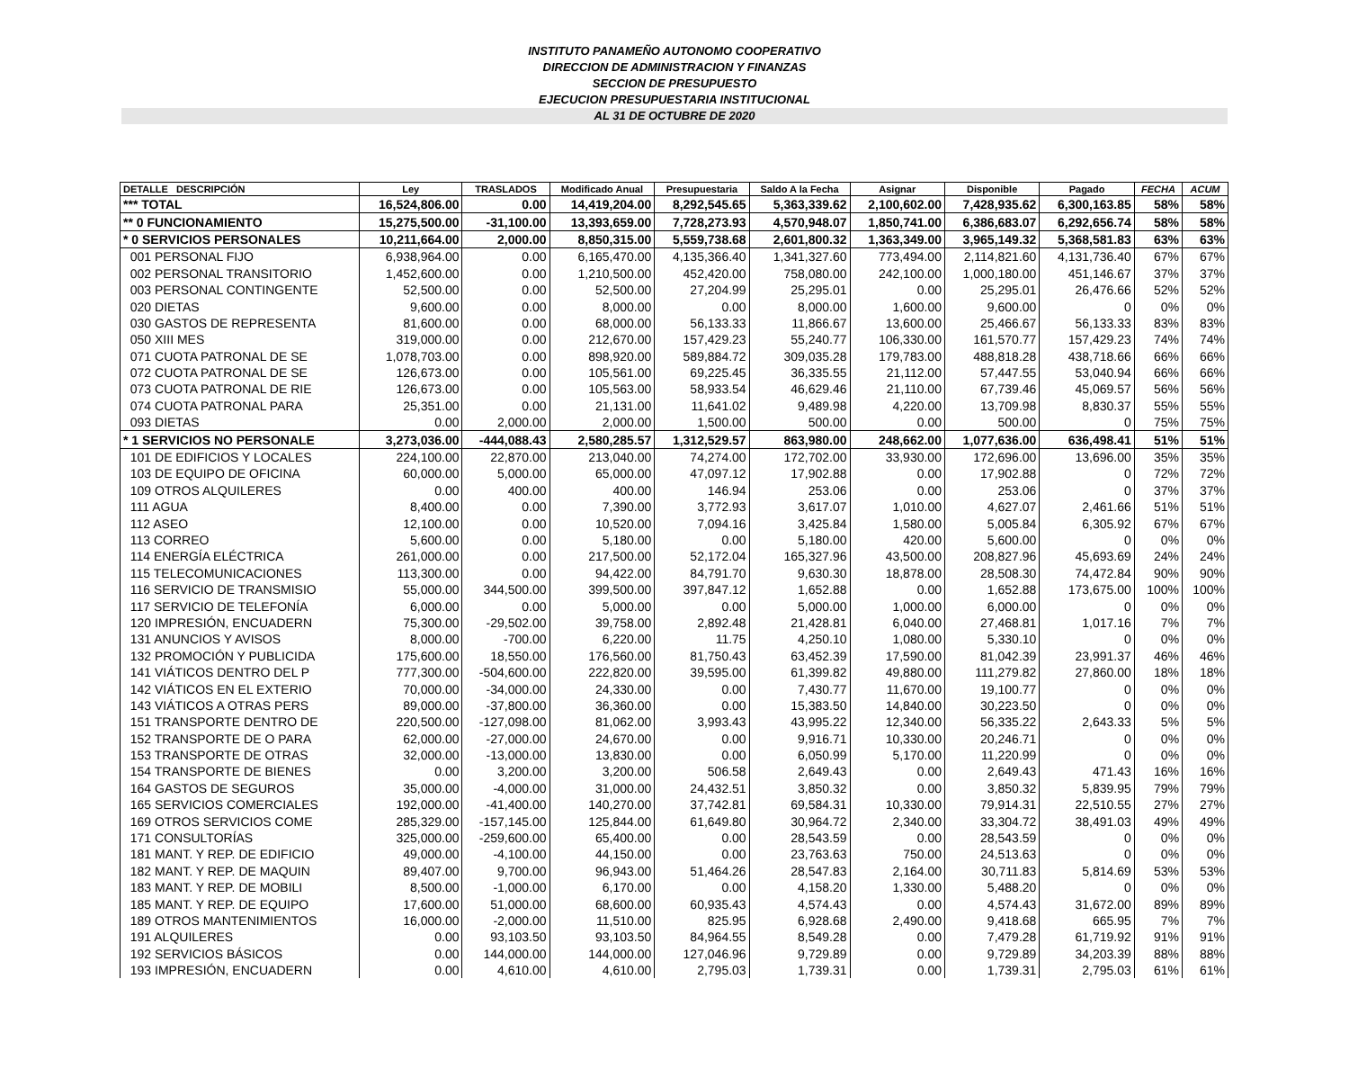INSTITUTO PANAMEÑO AUTONOMO COOPERATIVO
DIRECCION DE ADMINISTRACION Y FINANZAS
SECCION DE PRESUPUESTO
EJECUCION PRESUPUESTARIA INSTITUCIONAL
AL 31 DE OCTUBRE DE 2020
| DETALLE DESCRIPCIÓN | Ley | TRASLADOS | Modificado Anual | Presupuestaria | Saldo A la Fecha | Asignar | Disponible | Pagado | FECHA | ACUM |
| --- | --- | --- | --- | --- | --- | --- | --- | --- | --- | --- |
| *** TOTAL | 16,524,806.00 | 0.00 | 14,419,204.00 | 8,292,545.65 | 5,363,339.62 | 2,100,602.00 | 7,428,935.62 | 6,300,163.85 | 58% | 58% |
| ** 0 FUNCIONAMIENTO | 15,275,500.00 | -31,100.00 | 13,393,659.00 | 7,728,273.93 | 4,570,948.07 | 1,850,741.00 | 6,386,683.07 | 6,292,656.74 | 58% | 58% |
| * 0 SERVICIOS PERSONALES | 10,211,664.00 | 2,000.00 | 8,850,315.00 | 5,559,738.68 | 2,601,800.32 | 1,363,349.00 | 3,965,149.32 | 5,368,581.83 | 63% | 63% |
| 001 PERSONAL FIJO | 6,938,964.00 | 0.00 | 6,165,470.00 | 4,135,366.40 | 1,341,327.60 | 773,494.00 | 2,114,821.60 | 4,131,736.40 | 67% | 67% |
| 002 PERSONAL TRANSITORIO | 1,452,600.00 | 0.00 | 1,210,500.00 | 452,420.00 | 758,080.00 | 242,100.00 | 1,000,180.00 | 451,146.67 | 37% | 37% |
| 003 PERSONAL CONTINGENTE | 52,500.00 | 0.00 | 52,500.00 | 27,204.99 | 25,295.01 | 0.00 | 25,295.01 | 26,476.66 | 52% | 52% |
| 020 DIETAS | 9,600.00 | 0.00 | 8,000.00 | 0.00 | 8,000.00 | 1,600.00 | 9,600.00 | 0 | 0% | 0% |
| 030 GASTOS DE REPRESENTA | 81,600.00 | 0.00 | 68,000.00 | 56,133.33 | 11,866.67 | 13,600.00 | 25,466.67 | 56,133.33 | 83% | 83% |
| 050 XIII MES | 319,000.00 | 0.00 | 212,670.00 | 157,429.23 | 55,240.77 | 106,330.00 | 161,570.77 | 157,429.23 | 74% | 74% |
| 071 CUOTA PATRONAL DE SE | 1,078,703.00 | 0.00 | 898,920.00 | 589,884.72 | 309,035.28 | 179,783.00 | 488,818.28 | 438,718.66 | 66% | 66% |
| 072 CUOTA PATRONAL DE SE | 126,673.00 | 0.00 | 105,561.00 | 69,225.45 | 36,335.55 | 21,112.00 | 57,447.55 | 53,040.94 | 66% | 66% |
| 073 CUOTA PATRONAL DE RIE | 126,673.00 | 0.00 | 105,563.00 | 58,933.54 | 46,629.46 | 21,110.00 | 67,739.46 | 45,069.57 | 56% | 56% |
| 074 CUOTA PATRONAL PARA | 25,351.00 | 0.00 | 21,131.00 | 11,641.02 | 9,489.98 | 4,220.00 | 13,709.98 | 8,830.37 | 55% | 55% |
| 093 DIETAS | 0.00 | 2,000.00 | 2,000.00 | 1,500.00 | 500.00 | 0.00 | 500.00 | 0 | 75% | 75% |
| * 1 SERVICIOS NO PERSONALE | 3,273,036.00 | -444,088.43 | 2,580,285.57 | 1,312,529.57 | 863,980.00 | 248,662.00 | 1,077,636.00 | 636,498.41 | 51% | 51% |
| 101 DE EDIFICIOS Y LOCALES | 224,100.00 | 22,870.00 | 213,040.00 | 74,274.00 | 172,702.00 | 33,930.00 | 172,696.00 | 13,696.00 | 35% | 35% |
| 103 DE EQUIPO DE OFICINA | 60,000.00 | 5,000.00 | 65,000.00 | 47,097.12 | 17,902.88 | 0.00 | 17,902.88 | 0 | 72% | 72% |
| 109 OTROS ALQUILERES | 0.00 | 400.00 | 400.00 | 146.94 | 253.06 | 0.00 | 253.06 | 0 | 37% | 37% |
| 111 AGUA | 8,400.00 | 0.00 | 7,390.00 | 3,772.93 | 3,617.07 | 1,010.00 | 4,627.07 | 2,461.66 | 51% | 51% |
| 112 ASEO | 12,100.00 | 0.00 | 10,520.00 | 7,094.16 | 3,425.84 | 1,580.00 | 5,005.84 | 6,305.92 | 67% | 67% |
| 113 CORREO | 5,600.00 | 0.00 | 5,180.00 | 0.00 | 5,180.00 | 420.00 | 5,600.00 | 0 | 0% | 0% |
| 114 ENERGÍA ELÉCTRICA | 261,000.00 | 0.00 | 217,500.00 | 52,172.04 | 165,327.96 | 43,500.00 | 208,827.96 | 45,693.69 | 24% | 24% |
| 115 TELECOMUNICACIONES | 113,300.00 | 0.00 | 94,422.00 | 84,791.70 | 9,630.30 | 18,878.00 | 28,508.30 | 74,472.84 | 90% | 90% |
| 116 SERVICIO DE TRANSMISIO | 55,000.00 | 344,500.00 | 399,500.00 | 397,847.12 | 1,652.88 | 0.00 | 1,652.88 | 173,675.00 | 100% | 100% |
| 117 SERVICIO DE TELEFONÍA | 6,000.00 | 0.00 | 5,000.00 | 0.00 | 5,000.00 | 1,000.00 | 6,000.00 | 0 | 0% | 0% |
| 120 IMPRESIÓN, ENCUADERN | 75,300.00 | -29,502.00 | 39,758.00 | 2,892.48 | 21,428.81 | 6,040.00 | 27,468.81 | 1,017.16 | 7% | 7% |
| 131 ANUNCIOS Y AVISOS | 8,000.00 | -700.00 | 6,220.00 | 11.75 | 4,250.10 | 1,080.00 | 5,330.10 | 0 | 0% | 0% |
| 132 PROMOCIÓN Y PUBLICIDA | 175,600.00 | 18,550.00 | 176,560.00 | 81,750.43 | 63,452.39 | 17,590.00 | 81,042.39 | 23,991.37 | 46% | 46% |
| 141 VIÁTICOS DENTRO DEL P | 777,300.00 | -504,600.00 | 222,820.00 | 39,595.00 | 61,399.82 | 49,880.00 | 111,279.82 | 27,860.00 | 18% | 18% |
| 142 VIÁTICOS EN EL EXTERIO | 70,000.00 | -34,000.00 | 24,330.00 | 0.00 | 7,430.77 | 11,670.00 | 19,100.77 | 0 | 0% | 0% |
| 143 VIÁTICOS A OTRAS PERS | 89,000.00 | -37,800.00 | 36,360.00 | 0.00 | 15,383.50 | 14,840.00 | 30,223.50 | 0 | 0% | 0% |
| 151 TRANSPORTE DENTRO DE | 220,500.00 | -127,098.00 | 81,062.00 | 3,993.43 | 43,995.22 | 12,340.00 | 56,335.22 | 2,643.33 | 5% | 5% |
| 152 TRANSPORTE DE O PARA | 62,000.00 | -27,000.00 | 24,670.00 | 0.00 | 9,916.71 | 10,330.00 | 20,246.71 | 0 | 0% | 0% |
| 153 TRANSPORTE DE OTRAS | 32,000.00 | -13,000.00 | 13,830.00 | 0.00 | 6,050.99 | 5,170.00 | 11,220.99 | 0 | 0% | 0% |
| 154 TRANSPORTE DE BIENES | 0.00 | 3,200.00 | 3,200.00 | 506.58 | 2,649.43 | 0.00 | 2,649.43 | 471.43 | 16% | 16% |
| 164 GASTOS DE SEGUROS | 35,000.00 | -4,000.00 | 31,000.00 | 24,432.51 | 3,850.32 | 0.00 | 3,850.32 | 5,839.95 | 79% | 79% |
| 165 SERVICIOS COMERCIALES | 192,000.00 | -41,400.00 | 140,270.00 | 37,742.81 | 69,584.31 | 10,330.00 | 79,914.31 | 22,510.55 | 27% | 27% |
| 169 OTROS SERVICIOS COME | 285,329.00 | -157,145.00 | 125,844.00 | 61,649.80 | 30,964.72 | 2,340.00 | 33,304.72 | 38,491.03 | 49% | 49% |
| 171 CONSULTORÍAS | 325,000.00 | -259,600.00 | 65,400.00 | 0.00 | 28,543.59 | 0.00 | 28,543.59 | 0 | 0% | 0% |
| 181 MANT. Y REP. DE EDIFICIO | 49,000.00 | -4,100.00 | 44,150.00 | 0.00 | 23,763.63 | 750.00 | 24,513.63 | 0 | 0% | 0% |
| 182 MANT. Y REP. DE MAQUIN | 89,407.00 | 9,700.00 | 96,943.00 | 51,464.26 | 28,547.83 | 2,164.00 | 30,711.83 | 5,814.69 | 53% | 53% |
| 183 MANT. Y REP. DE MOBILI | 8,500.00 | -1,000.00 | 6,170.00 | 0.00 | 4,158.20 | 1,330.00 | 5,488.20 | 0 | 0% | 0% |
| 185 MANT. Y REP. DE EQUIPO | 17,600.00 | 51,000.00 | 68,600.00 | 60,935.43 | 4,574.43 | 0.00 | 4,574.43 | 31,672.00 | 89% | 89% |
| 189 OTROS MANTENIMIENTOS | 16,000.00 | -2,000.00 | 11,510.00 | 825.95 | 6,928.68 | 2,490.00 | 9,418.68 | 665.95 | 7% | 7% |
| 191 ALQUILERES | 0.00 | 93,103.50 | 93,103.50 | 84,964.55 | 8,549.28 | 0.00 | 7,479.28 | 61,719.92 | 91% | 91% |
| 192 SERVICIOS BÁSICOS | 0.00 | 144,000.00 | 144,000.00 | 127,046.96 | 9,729.89 | 0.00 | 9,729.89 | 34,203.39 | 88% | 88% |
| 193 IMPRESIÓN, ENCUADERN | 0.00 | 4,610.00 | 4,610.00 | 2,795.03 | 1,739.31 | 0.00 | 1,739.31 | 2,795.03 | 61% | 61% |